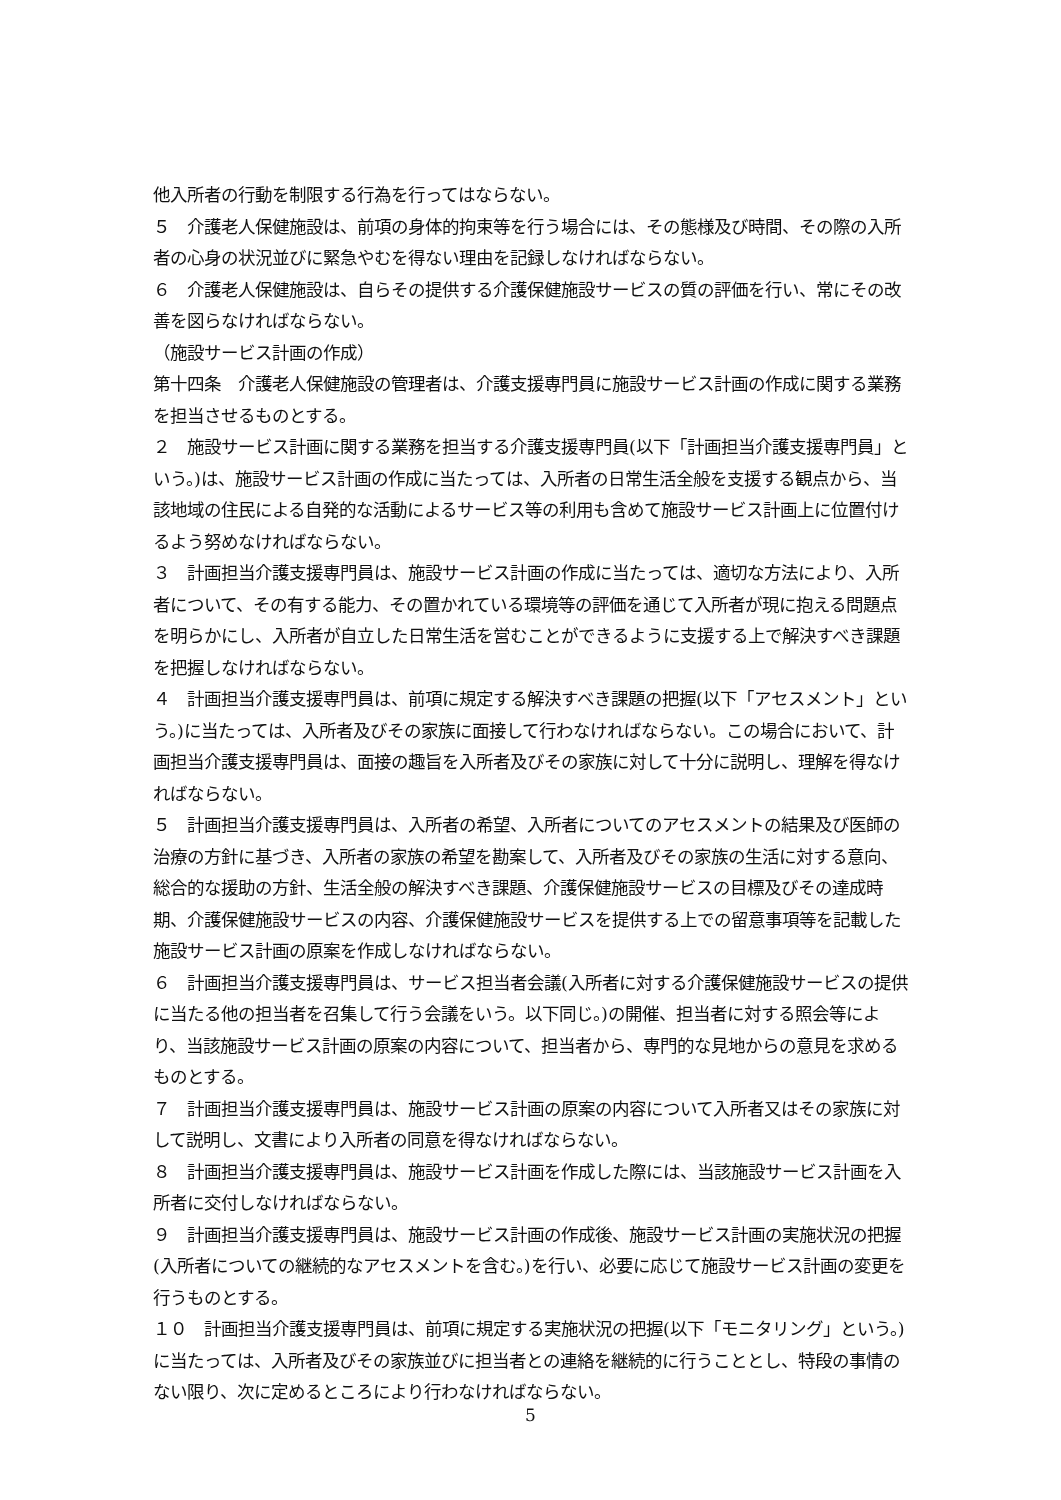他入所者の行動を制限する行為を行ってはならない。
５　介護老人保健施設は、前項の身体的拘束等を行う場合には、その態様及び時間、その際の入所者の心身の状況並びに緊急やむを得ない理由を記録しなければならない。
６　介護老人保健施設は、自らその提供する介護保健施設サービスの質の評価を行い、常にその改善を図らなければならない。
（施設サービス計画の作成）
第十四条　介護老人保健施設の管理者は、介護支援専門員に施設サービス計画の作成に関する業務を担当させるものとする。
２　施設サービス計画に関する業務を担当する介護支援専門員(以下「計画担当介護支援専門員」という。)は、施設サービス計画の作成に当たっては、入所者の日常生活全般を支援する観点から、当該地域の住民による自発的な活動によるサービス等の利用も含めて施設サービス計画上に位置付けるよう努めなければならない。
３　計画担当介護支援専門員は、施設サービス計画の作成に当たっては、適切な方法により、入所者について、その有する能力、その置かれている環境等の評価を通じて入所者が現に抱える問題点を明らかにし、入所者が自立した日常生活を営むことができるように支援する上で解決すべき課題を把握しなければならない。
４　計画担当介護支援専門員は、前項に規定する解決すべき課題の把握(以下「アセスメント」という。)に当たっては、入所者及びその家族に面接して行わなければならない。この場合において、計画担当介護支援専門員は、面接の趣旨を入所者及びその家族に対して十分に説明し、理解を得なければならない。
５　計画担当介護支援専門員は、入所者の希望、入所者についてのアセスメントの結果及び医師の治療の方針に基づき、入所者の家族の希望を勘案して、入所者及びその家族の生活に対する意向、総合的な援助の方針、生活全般の解決すべき課題、介護保健施設サービスの目標及びその達成時期、介護保健施設サービスの内容、介護保健施設サービスを提供する上での留意事項等を記載した施設サービス計画の原案を作成しなければならない。
６　計画担当介護支援専門員は、サービス担当者会議(入所者に対する介護保健施設サービスの提供に当たる他の担当者を召集して行う会議をいう。以下同じ。)の開催、担当者に対する照会等により、当該施設サービス計画の原案の内容について、担当者から、専門的な見地からの意見を求めるものとする。
７　計画担当介護支援専門員は、施設サービス計画の原案の内容について入所者又はその家族に対して説明し、文書により入所者の同意を得なければならない。
８　計画担当介護支援専門員は、施設サービス計画を作成した際には、当該施設サービス計画を入所者に交付しなければならない。
９　計画担当介護支援専門員は、施設サービス計画の作成後、施設サービス計画の実施状況の把握(入所者についての継続的なアセスメントを含む。)を行い、必要に応じて施設サービス計画の変更を行うものとする。
１０　計画担当介護支援専門員は、前項に規定する実施状況の把握(以下「モニタリング」という。)に当たっては、入所者及びその家族並びに担当者との連絡を継続的に行うこととし、特段の事情のない限り、次に定めるところにより行わなければならない。
5